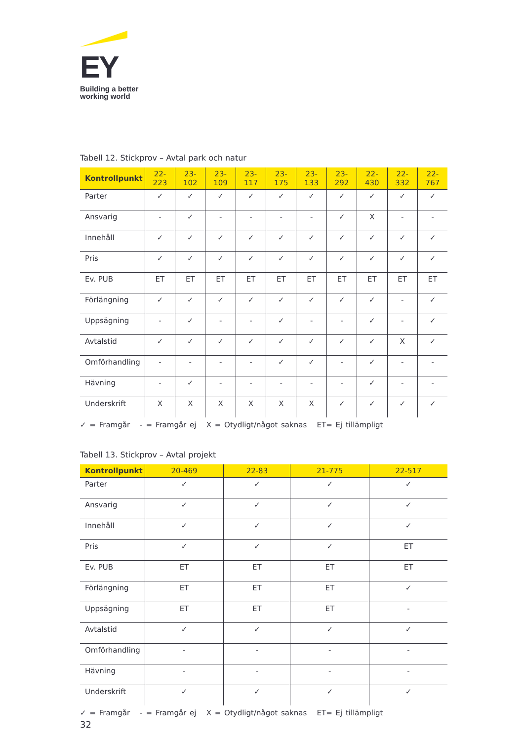EY
Building a better
working world
Tabell 12. Stickprov – Avtal park och natur
| Kontrollpunkt | 22- 223 | 23- 102 | 23- 109 | 23- 117 | 23- 175 | 23- 133 | 23- 292 | 22- 430 | 22- 332 | 22- 767 |
| --- | --- | --- | --- | --- | --- | --- | --- | --- | --- | --- |
| Parter | ✓ | ✓ | ✓ | ✓ | ✓ | ✓ | ✓ | ✓ | ✓ | ✓ |
| Ansvarig | - | ✓ | - | - | - | - | ✓ | X | - | - |
| Innehåll | ✓ | ✓ | ✓ | ✓ | ✓ | ✓ | ✓ | ✓ | ✓ | ✓ |
| Pris | ✓ | ✓ | ✓ | ✓ | ✓ | ✓ | ✓ | ✓ | ✓ | ✓ |
| Ev. PUB | ET | ET | ET | ET | ET | ET | ET | ET | ET | ET |
| Förlängning | ✓ | ✓ | ✓ | ✓ | ✓ | ✓ | ✓ | ✓ | - | ✓ |
| Uppsägning | - | ✓ | - | - | ✓ | - | - | ✓ | - | ✓ |
| Avtalstid | ✓ | ✓ | ✓ | ✓ | ✓ | ✓ | ✓ | ✓ | X | ✓ |
| Omförhandling | - | - | - | - | ✓ | ✓ | - | ✓ | - | - |
| Hävning | - | ✓ | - | - | - | - | - | ✓ | - | - |
| Underskrift | X | X | X | X | X | X | ✓ | ✓ | ✓ | ✓ |
✓ = Framgår - = Framgår ej X = Otydligt/något saknas ET= Ej tillämpligt
Tabell 13. Stickprov – Avtal projekt
| Kontrollpunkt | 20-469 | 22-83 | 21-775 | 22-517 |
| --- | --- | --- | --- | --- |
| Parter | ✓ | ✓ | ✓ | ✓ |
| Ansvarig | ✓ | ✓ | ✓ | ✓ |
| Innehåll | ✓ | ✓ | ✓ | ✓ |
| Pris | ✓ | ✓ | ✓ | ET |
| Ev. PUB | ET | ET | ET | ET |
| Förlängning | ET | ET | ET | ✓ |
| Uppsägning | ET | ET | ET | - |
| Avtalstid | ✓ | ✓ | ✓ | ✓ |
| Omförhandling | - | - | - | - |
| Hävning | - | - | - | - |
| Underskrift | ✓ | ✓ | ✓ | ✓ |
✓ = Framgår - = Framgår ej X = Otydligt/något saknas ET= Ej tillämpligt
32